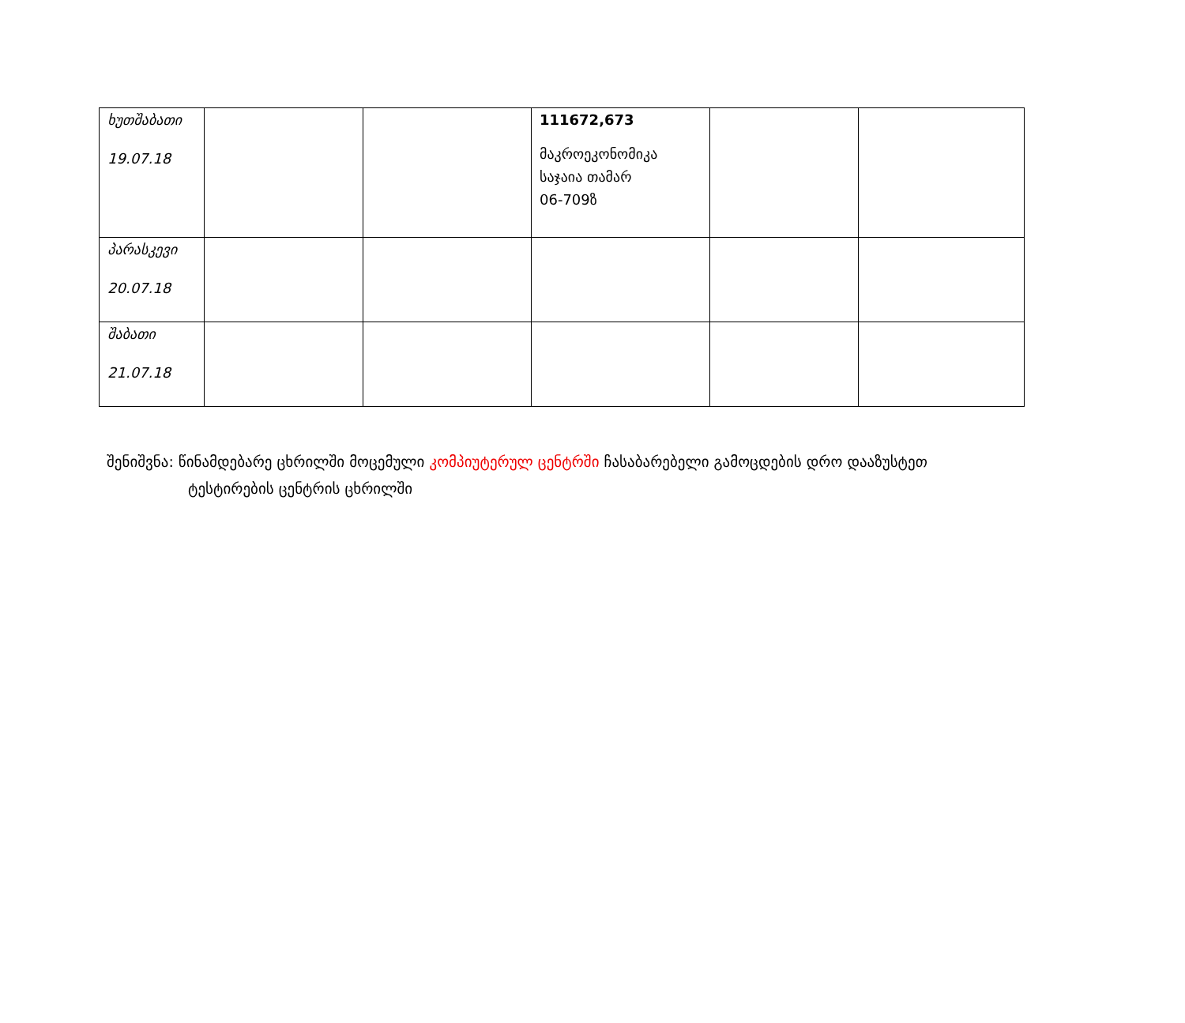| ხუთშაბათი 19.07.18 | | | 111672,673 მაკროეკონომიკა საჯაია თამარ 06-709ზ | | |
| პარასკევი 20.07.18 | | | | | |
| შაბათი 21.07.18 | | | | | |
შენიშვნა: წინამდებარე ცხრილში მოცემული კომპიუტერულ ცენტრში ჩასაბარებელი გამოცდების დრო დააზუსტეთ
ტესტირების ცენტრის ცხრილში